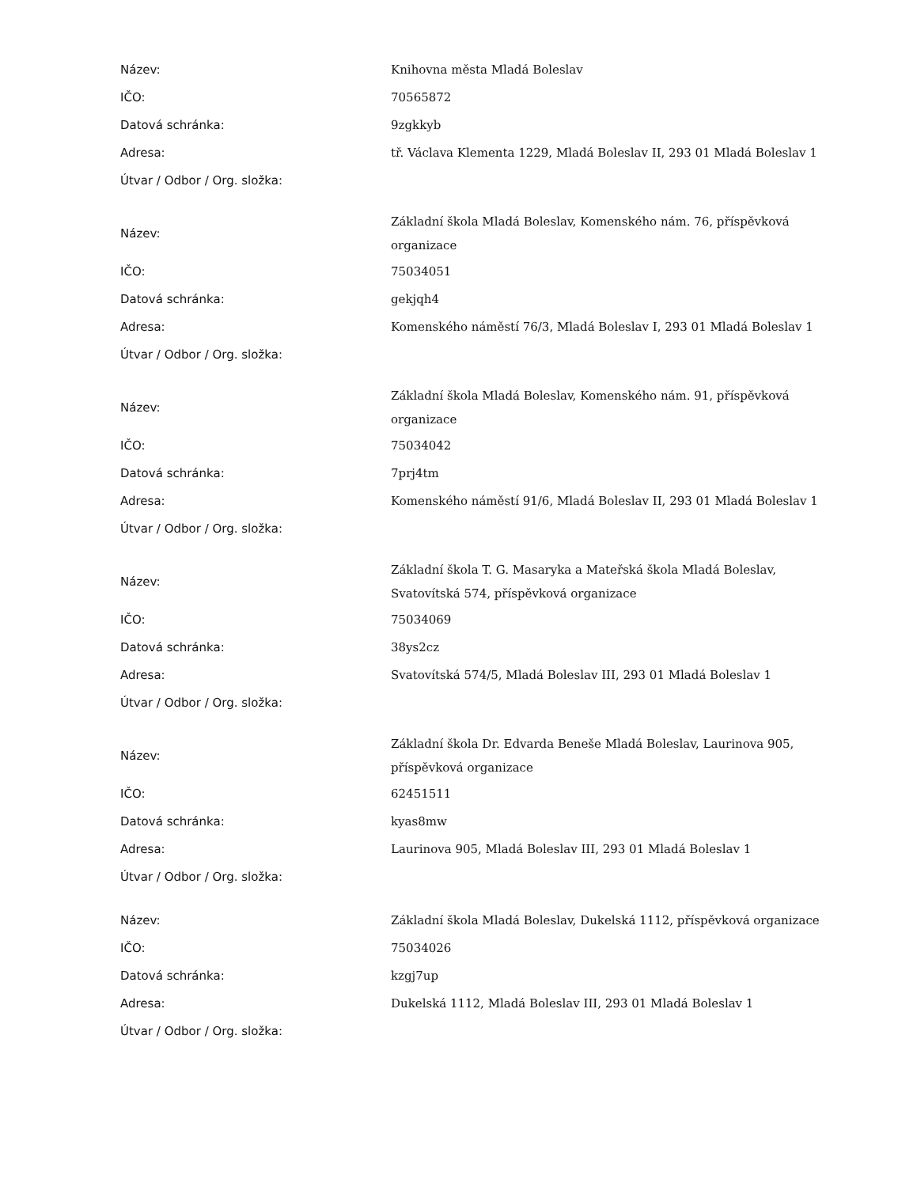| Název: | Knihovna města Mladá Boleslav |
| IČO: | 70565872 |
| Datová schránka: | 9zgkkyb |
| Adresa: | tř. Václava Klementa 1229, Mladá Boleslav II, 293 01 Mladá Boleslav 1 |
| Útvar / Odbor / Org. složka: | |
| Název: | Základní škola Mladá Boleslav, Komenského nám. 76, příspěvková organizace |
| IČO: | 75034051 |
| Datová schránka: | gekjqh4 |
| Adresa: | Komenského náměstí 76/3, Mladá Boleslav I, 293 01 Mladá Boleslav 1 |
| Útvar / Odbor / Org. složka: | |
| Název: | Základní škola Mladá Boleslav, Komenského nám. 91, příspěvková organizace |
| IČO: | 75034042 |
| Datová schránka: | 7prj4tm |
| Adresa: | Komenského náměstí 91/6, Mladá Boleslav II, 293 01 Mladá Boleslav 1 |
| Útvar / Odbor / Org. složka: | |
| Název: | Základní škola T. G. Masaryka a Mateřská škola Mladá Boleslav, Svatovítská 574, příspěvková organizace |
| IČO: | 75034069 |
| Datová schránka: | 38ys2cz |
| Adresa: | Svatovítská 574/5, Mladá Boleslav III, 293 01 Mladá Boleslav 1 |
| Útvar / Odbor / Org. složka: | |
| Název: | Základní škola Dr. Edvarda Beneše Mladá Boleslav, Laurinova 905, příspěvková organizace |
| IČO: | 62451511 |
| Datová schránka: | kyas8mw |
| Adresa: | Laurinova 905, Mladá Boleslav III, 293 01 Mladá Boleslav 1 |
| Útvar / Odbor / Org. složka: | |
| Název: | Základní škola Mladá Boleslav, Dukelská 1112, příspěvková organizace |
| IČO: | 75034026 |
| Datová schránka: | kzgj7up |
| Adresa: | Dukelská 1112, Mladá Boleslav III, 293 01 Mladá Boleslav 1 |
| Útvar / Odbor / Org. složka: | |